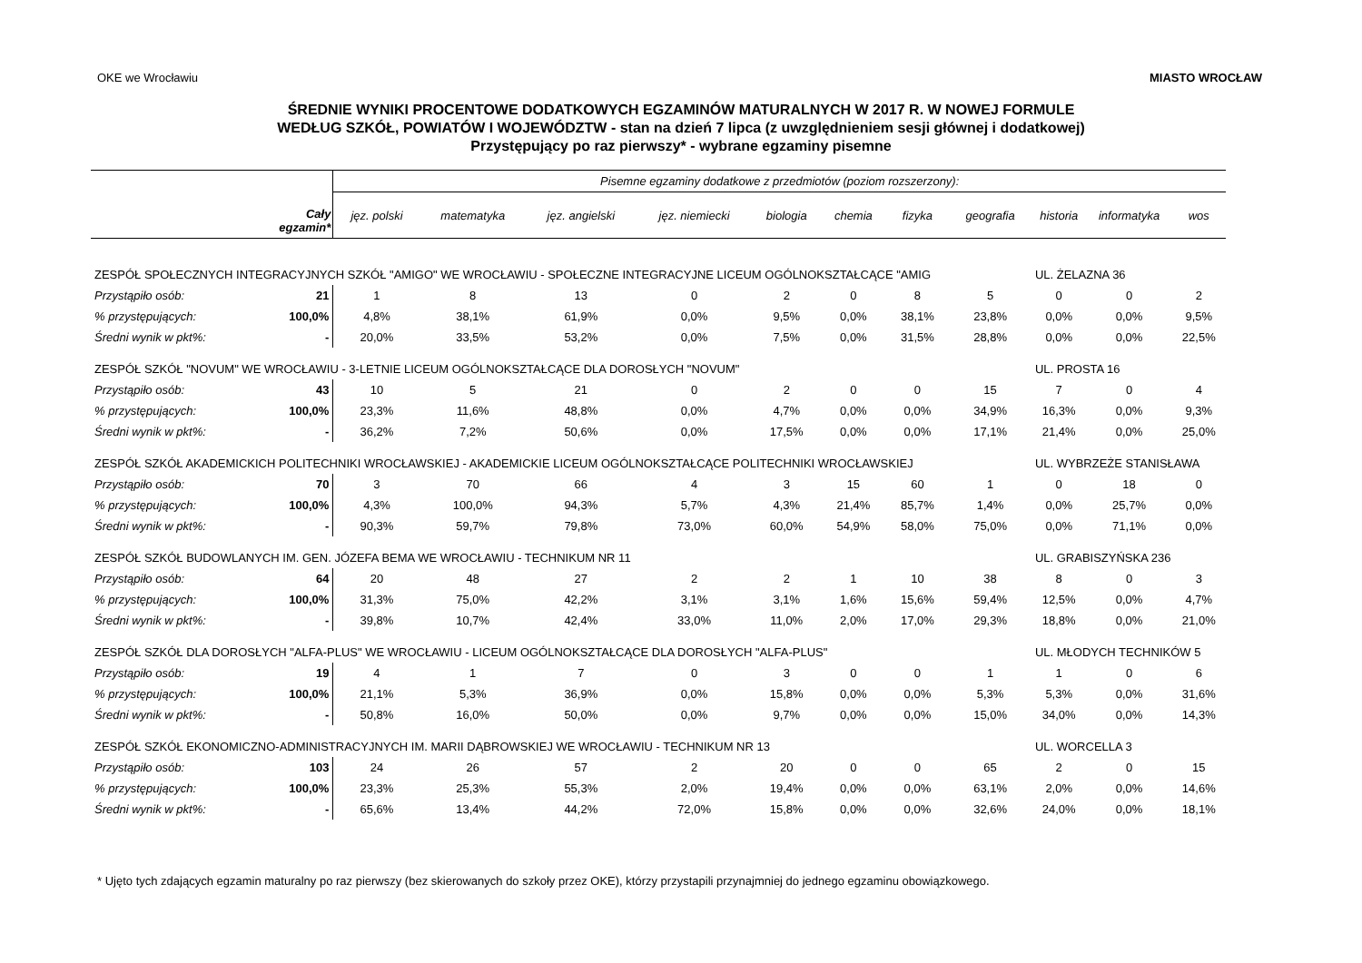OKE we Wrocławiu MIASTO WROCŁAW
ŚREDNIE WYNIKI PROCENTOWE DODATKOWYCH EGZAMINÓW MATURALNYCH W 2017 R. W NOWEJ FORMULE
WEDŁUG SZKÓŁ, POWIATÓW I WOJEWÓDZTW - stan na dzień 7 lipca (z uwzględnieniem sesji głównej i dodatkowej)
Przystępujący po raz pierwszy* - wybrane egzaminy pisemne
| Cały egzamin* | | Pisemne egzaminy dodatkowe z przedmiotów (poziom rozszerzony): | | | | | | | | | | |
| --- | --- | --- | --- | --- | --- | --- | --- | --- | --- | --- | --- | --- |
| | | jęz. polski | matematyka | jęz. angielski | jęz. niemiecki | biologia | chemia | fizyka | geografia | historia | informatyka | wos |
| ZESPÓŁ SPOŁECZNYCH INTEGRACYJNYCH SZKÓŁ "AMIGO" WE WROCŁAWIU - SPOŁECZNE INTEGRACYJNE LICEUM OGÓLNOKSZTAŁCĄCE "AMIG | | | | | | | | | | UL. ŻELAZNA 36 | | |
| Przystąpiło osób: | 21 | 1 | 8 | 13 | 0 | 2 | 0 | 8 | 5 | 0 | 0 | 2 |
| % przystępujących: | 100,0% | 4,8% | 38,1% | 61,9% | 0,0% | 9,5% | 0,0% | 38,1% | 23,8% | 0,0% | 0,0% | 9,5% |
| Średni wynik w pkt%: | - | 20,0% | 33,5% | 53,2% | 0,0% | 7,5% | 0,0% | 31,5% | 28,8% | 0,0% | 0,0% | 22,5% |
| ZESPÓŁ SZKÓŁ "NOVUM" WE WROCŁAWIU - 3-LETNIE LICEUM OGÓLNOKSZTAŁCĄCE DLA DOROSŁYCH "NOVUM" | | | | | | | | | | UL. PROSTA 16 | | |
| Przystąpiło osób: | 43 | 10 | 5 | 21 | 0 | 2 | 0 | 0 | 15 | 7 | 0 | 4 |
| % przystępujących: | 100,0% | 23,3% | 11,6% | 48,8% | 0,0% | 4,7% | 0,0% | 0,0% | 34,9% | 16,3% | 0,0% | 9,3% |
| Średni wynik w pkt%: | - | 36,2% | 7,2% | 50,6% | 0,0% | 17,5% | 0,0% | 0,0% | 17,1% | 21,4% | 0,0% | 25,0% |
| ZESPÓŁ SZKÓŁ AKADEMICKICH POLITECHNIKI WROCŁAWSKIEJ - AKADEMICKIE LICEUM OGÓLNOKSZTAŁCĄCE POLITECHNIKI WROCŁAWSKIEJ | | | | | | | | | | UL. WYBRZEŻE STANISŁAWA | | |
| Przystąpiło osób: | 70 | 3 | 70 | 66 | 4 | 3 | 15 | 60 | 1 | 0 | 18 | 0 |
| % przystępujących: | 100,0% | 4,3% | 100,0% | 94,3% | 5,7% | 4,3% | 21,4% | 85,7% | 1,4% | 0,0% | 25,7% | 0,0% |
| Średni wynik w pkt%: | - | 90,3% | 59,7% | 79,8% | 73,0% | 60,0% | 54,9% | 58,0% | 75,0% | 0,0% | 71,1% | 0,0% |
| ZESPÓŁ SZKÓŁ BUDOWLANYCH IM. GEN. JÓZEFA BEMA WE WROCŁAWIU - TECHNIKUM NR 11 | | | | | | | | | | UL. GRABISZYŃSKA 236 | | |
| Przystąpiło osób: | 64 | 20 | 48 | 27 | 2 | 2 | 1 | 10 | 38 | 8 | 0 | 3 |
| % przystępujących: | 100,0% | 31,3% | 75,0% | 42,2% | 3,1% | 3,1% | 1,6% | 15,6% | 59,4% | 12,5% | 0,0% | 4,7% |
| Średni wynik w pkt%: | - | 39,8% | 10,7% | 42,4% | 33,0% | 11,0% | 2,0% | 17,0% | 29,3% | 18,8% | 0,0% | 21,0% |
| ZESPÓŁ SZKÓŁ DLA DOROSŁYCH "ALFA-PLUS" WE WROCŁAWIU - LICEUM OGÓLNOKSZTAŁCĄCE DLA DOROSŁYCH "ALFA-PLUS" | | | | | | | | | | UL. MŁODYCH TECHNIKÓW 5 | | |
| Przystąpiło osób: | 19 | 4 | 1 | 7 | 0 | 3 | 0 | 0 | 1 | 1 | 0 | 6 |
| % przystępujących: | 100,0% | 21,1% | 5,3% | 36,9% | 0,0% | 15,8% | 0,0% | 0,0% | 5,3% | 5,3% | 0,0% | 31,6% |
| Średni wynik w pkt%: | - | 50,8% | 16,0% | 50,0% | 0,0% | 9,7% | 0,0% | 0,0% | 15,0% | 34,0% | 0,0% | 14,3% |
| ZESPÓŁ SZKÓŁ EKONOMICZNO-ADMINISTRACYJNYCH IM. MARII DĄBROWSKIEJ WE WROCŁAWIU - TECHNIKUM NR 13 | | | | | | | | | | UL. WORCELLA 3 | | |
| Przystąpiło osób: | 103 | 24 | 26 | 57 | 2 | 20 | 0 | 0 | 65 | 2 | 0 | 15 |
| % przystępujących: | 100,0% | 23,3% | 25,3% | 55,3% | 2,0% | 19,4% | 0,0% | 0,0% | 63,1% | 2,0% | 0,0% | 14,6% |
| Średni wynik w pkt%: | - | 65,6% | 13,4% | 44,2% | 72,0% | 15,8% | 0,0% | 0,0% | 32,6% | 24,0% | 0,0% | 18,1% |
* Ujęto tych zdających egzamin maturalny po raz pierwszy (bez skierowanych do szkoły przez OKE), którzy przystapili przynajmniej do jednego egzaminu obowiązkowego.